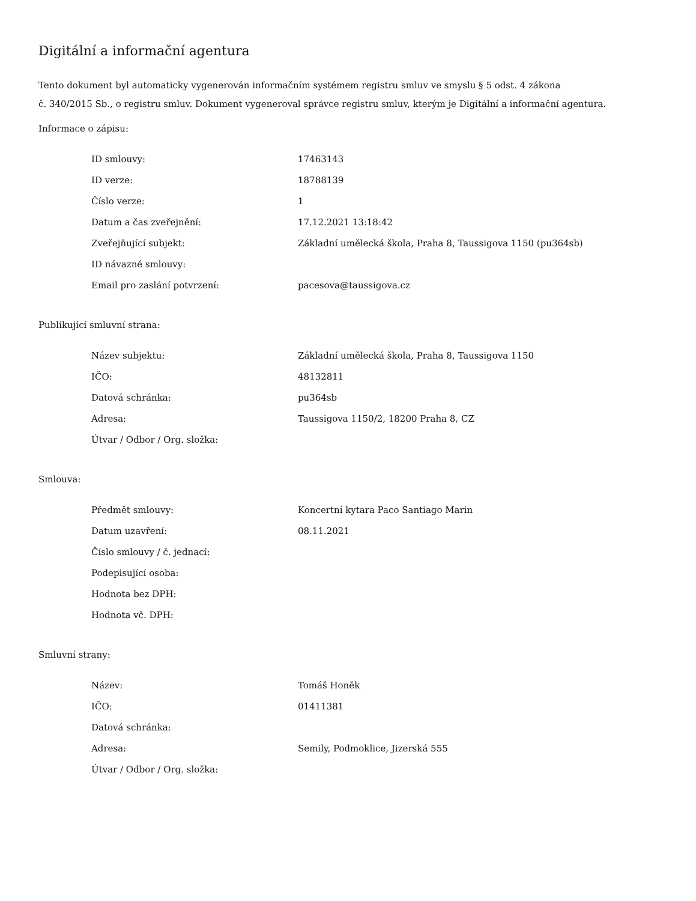Digitální a informační agentura
Tento dokument byl automaticky vygenerován informačním systémem registru smluv ve smyslu § 5 odst. 4 zákona
č. 340/2015 Sb., o registru smluv. Dokument vygeneroval správce registru smluv, kterým je Digitální a informační agentura.
Informace o zápisu:
| ID smlouvy: | 17463143 |
| ID verze: | 18788139 |
| Číslo verze: | 1 |
| Datum a čas zveřejnění: | 17.12.2021 13:18:42 |
| Zveřejňující subjekt: | Základní umělecká škola, Praha 8, Taussigova 1150 (pu364sb) |
| ID návazné smlouvy: | |
| Email pro zaslání potvrzení: | pacesova@taussigova.cz |
Publikující smluvní strana:
| Název subjektu: | Základní umělecká škola, Praha 8, Taussigova 1150 |
| IČO: | 48132811 |
| Datová schránka: | pu364sb |
| Adresa: | Taussigova 1150/2, 18200 Praha 8, CZ |
| Útvar / Odbor / Org. složka: | |
Smlouva:
| Předmět smlouvy: | Koncertní kytara Paco Santiago Marin |
| Datum uzavření: | 08.11.2021 |
| Číslo smlouvy / č. jednací: | |
| Podepisující osoba: | |
| Hodnota bez DPH: | |
| Hodnota vč. DPH: | |
Smluvní strany:
| Název: | Tomáš Honěk |
| IČO: | 01411381 |
| Datová schránka: | |
| Adresa: | Semily, Podmoklice, Jizerská 555 |
| Útvar / Odbor / Org. složka: | |